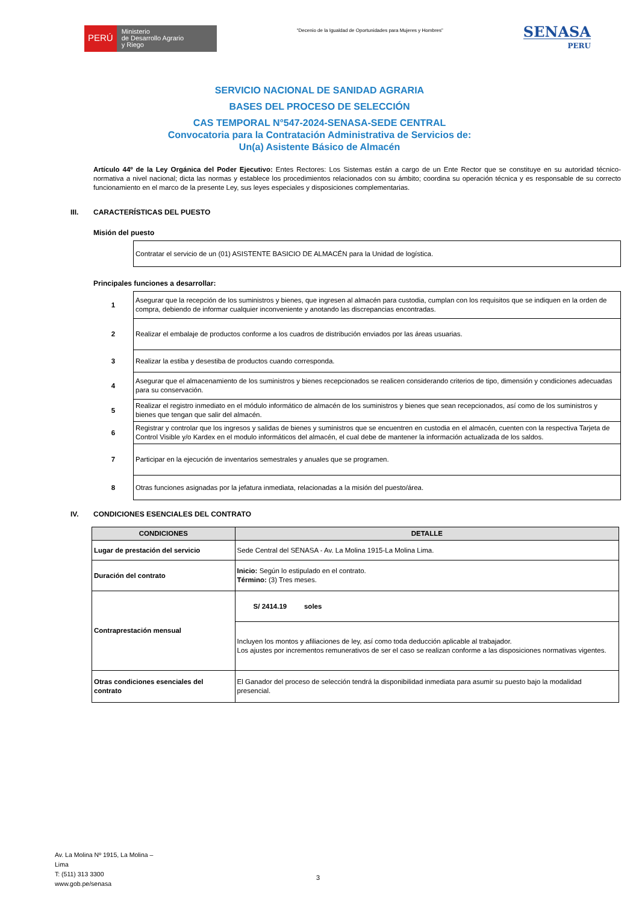PERÚ
Ministerio
de Desarrollo Agrario
y Riego
“Decenio de la Igualdad de Oportunidades para Mujeres y Hombres”
SENASA
PERU
SERVICIO NACIONAL DE SANIDAD AGRARIA
BASES DEL PROCESO DE SELECCIÓN
CAS TEMPORAL N°547-2024-SENASA-SEDE CENTRAL
Convocatoria para la Contratación Administrativa de Servicios de:
Un(a) Asistente Básico de Almacén
Artículo 44º de la Ley Orgánica del Poder Ejecutivo: Entes Rectores: Los Sistemas están a cargo de un Ente Rector que se constituye en su autoridad técnico-normativa a nivel nacional; dicta las normas y establece los procedimientos relacionados con su ámbito; coordina su operación técnica y es responsable de su correcto funcionamiento en el marco de la presente Ley, sus leyes especiales y disposiciones complementarias.
III. CARACTERÍSTICAS DEL PUESTO
Misión del puesto
| | Contratar el servicio de un (01) ASISTENTE BASICIO DE ALMACÉN para la Unidad de logística. |
Principales funciones a desarrollar:
| 1 | Asegurar que la recepción de los suministros y bienes, que ingresen al almacén para custodia, cumplan con los requisitos que se indiquen en la orden de compra, debiendo de informar cualquier inconveniente y anotando las discrepancias encontradas. |
| 2 | Realizar el embalaje de productos conforme a los cuadros de distribución enviados por las áreas usuarias. |
| 3 | Realizar la estiba y desestiba de productos cuando corresponda. |
| 4 | Asegurar que el almacenamiento de los suministros y bienes recepcionados se realicen considerando criterios de tipo, dimensión y condiciones adecuadas para su conservación. |
| 5 | Realizar el registro inmediato en el módulo informático de almacén de los suministros y bienes que sean recepcionados, así como de los suministros y bienes que tengan que salir del almacén. |
| 6 | Registrar y controlar que los ingresos y salidas de bienes y suministros que se encuentren en custodia en el almacén, cuenten con la respectiva Tarjeta de Control Visible y/o Kardex en el modulo informáticos del almacén, el cual debe de mantener la información actualizada de los saldos. |
| 7 | Participar en la ejecución de inventarios semestrales y anuales que se programen. |
| 8 | Otras funciones asignadas por la jefatura inmediata, relacionadas a la misión del puesto/área. |
IV. CONDICIONES ESENCIALES DEL CONTRATO
| CONDICIONES | DETALLE |
| --- | --- |
| Lugar de prestación del servicio | Sede Central del SENASA - Av. La Molina 1915-La Molina Lima. |
| Duración del contrato | Inicio: Según lo estipulado en el contrato. Término: (3) Tres meses. |
| Contraprestación mensual | S/ 2414.19 soles |
| | Incluyen los montos y afiliaciones de ley, así como toda deducción aplicable al trabajador. Los ajustes por incrementos remunerativos de ser el caso se realizan conforme a las disposiciones normativas vigentes. |
| Otras condiciones esenciales del contrato | El Ganador del proceso de selección tendrá la disponibilidad inmediata para asumir su puesto bajo la modalidad presencial. |
Av. La Molina Nº 1915, La Molina –
Lima
T: (511) 313 3300
www.gob.pe/senasa
3